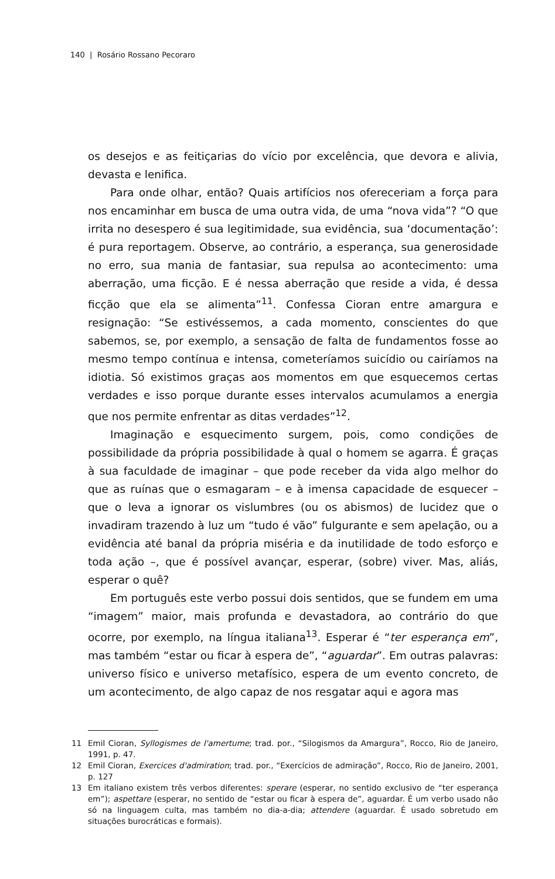140 | Rosário Rossano Pecoraro
os desejos e as feitiçarias do vício por excelência, que devora e alivia, devasta e lenifica.
Para onde olhar, então? Quais artifícios nos ofereceriam a força para nos encaminhar em busca de uma outra vida, de uma “nova vida”? “O que irrita no desespero é sua legitimidade, sua evidência, sua ‘documentação’: é pura reportagem. Observe, ao contrário, a esperança, sua generosidade no erro, sua mania de fantasiar, sua repulsa ao acontecimento: uma aberração, uma ficção. E é nessa aberração que reside a vida, é dessa ficção que ela se alimenta”<sup>11</sup>. Confessa Cioran entre amargura e resignação: “Se estivéssemos, a cada momento, conscientes do que sabemos, se, por exemplo, a sensação de falta de fundamentos fosse ao mesmo tempo contínua e intensa, cometeríamos suicídio ou cairíamos na idiotia. Só existimos graças aos momentos em que esquecemos certas verdades e isso porque durante esses intervalos acumulamos a energia que nos permite enfrentar as ditas verdades”<sup>12</sup>.
Imaginação e esquecimento surgem, pois, como condições de possibilidade da própria possibilidade à qual o homem se agarra. É graças à sua faculdade de imaginar – que pode receber da vida algo melhor do que as ruínas que o esmagaram – e à imensa capacidade de esquecer – que o leva a ignorar os vislumbres (ou os abismos) de lucidez que o invadiram trazendo à luz um “tudo é vão” fulgurante e sem apelação, ou a evidência até banal da própria miséria e da inutilidade de todo esforço e toda ação –, que é possível avançar, esperar, (sobre) viver. Mas, aliás, esperar o quê?
Em português este verbo possui dois sentidos, que se fundem em uma “imagem” maior, mais profunda e devastadora, ao contrário do que ocorre, por exemplo, na língua italiana<sup>13</sup>. Esperar é “ter esperança em”, mas também “estar ou ficar à espera de”, “aguardar”. Em outras palavras: universo físico e universo metafísico, espera de um evento concreto, de um acontecimento, de algo capaz de nos resgatar aqui e agora mas
11 Emil Cioran, Syllogismes de l'amertume; trad. por., “Silogismos da Amargura”, Rocco, Rio de Janeiro, 1991, p. 47.
12 Emil Cioran, Exercices d'admiration; trad. por., “Exercícios de admiração”, Rocco, Rio de Janeiro, 2001, p. 127
13 Em italiano existem três verbos diferentes: sperare (esperar, no sentido exclusivo de “ter esperança em”); aspettare (esperar, no sentido de “estar ou ficar à espera de”, aguardar. É um verbo usado não só na linguagem culta, mas também no dia-a-dia; attendere (aguardar. É usado sobretudo em situações burocráticas e formais).